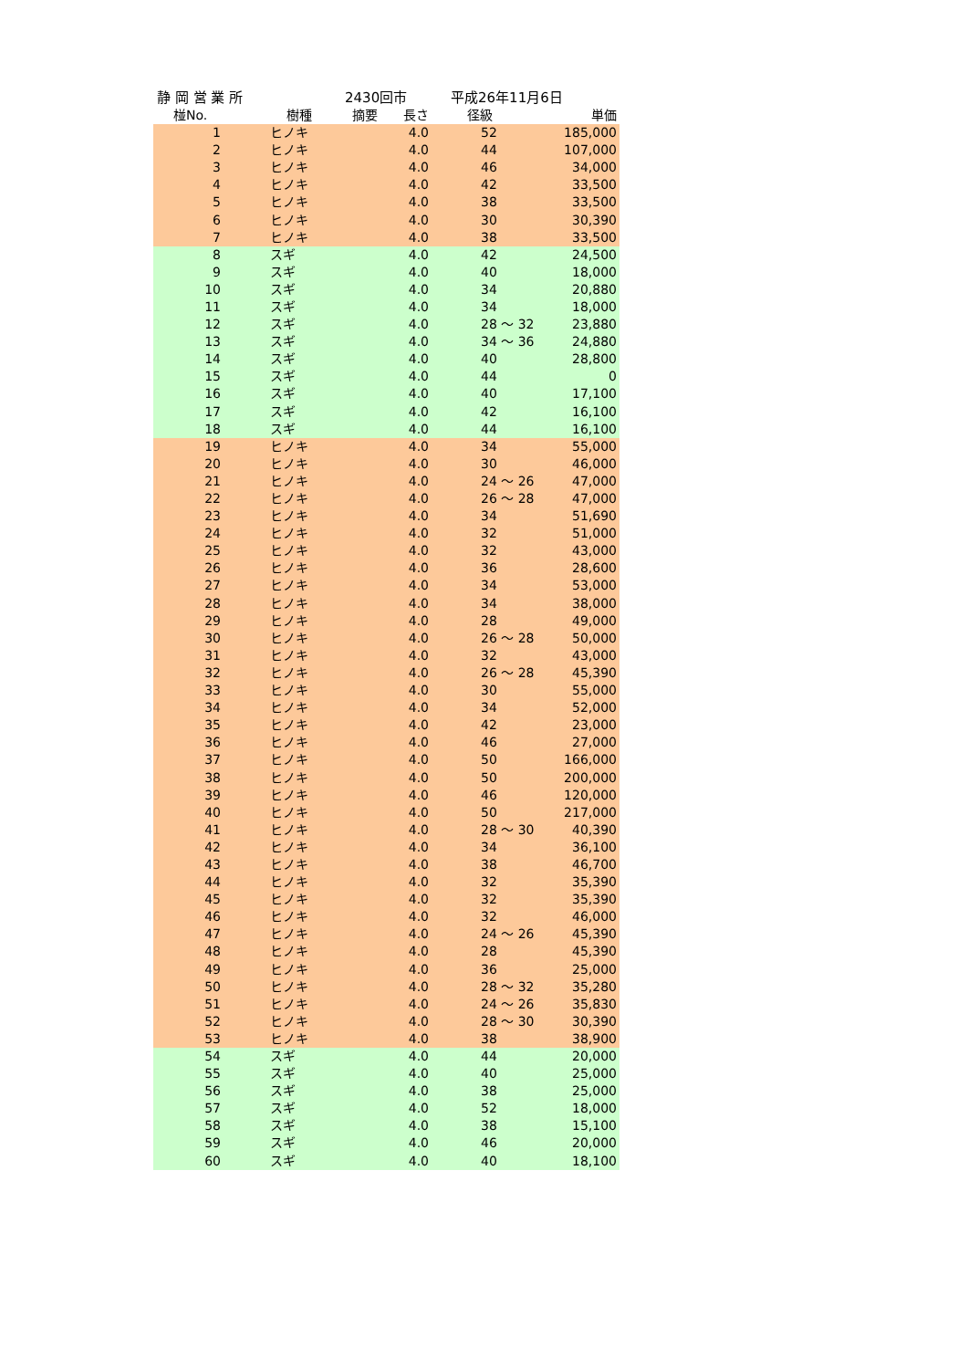静 岡 営 業 所 2430回市 平成26年11月6日
| 椪No. | 樹種 摘要 | 長さ | 径級 | 単価 |
| --- | --- | --- | --- | --- |
| 1 | ヒノキ | 4.0 | 52 | 185,000 |
| 2 | ヒノキ | 4.0 | 44 | 107,000 |
| 3 | ヒノキ | 4.0 | 46 | 34,000 |
| 4 | ヒノキ | 4.0 | 42 | 33,500 |
| 5 | ヒノキ | 4.0 | 38 | 33,500 |
| 6 | ヒノキ | 4.0 | 30 | 30,390 |
| 7 | ヒノキ | 4.0 | 38 | 33,500 |
| 8 | スギ | 4.0 | 42 | 24,500 |
| 9 | スギ | 4.0 | 40 | 18,000 |
| 10 | スギ | 4.0 | 34 | 20,880 |
| 11 | スギ | 4.0 | 34 | 18,000 |
| 12 | スギ | 4.0 | 28 ～ 32 | 23,880 |
| 13 | スギ | 4.0 | 34 ～ 36 | 24,880 |
| 14 | スギ | 4.0 | 40 | 28,800 |
| 15 | スギ | 4.0 | 44 | 0 |
| 16 | スギ | 4.0 | 40 | 17,100 |
| 17 | スギ | 4.0 | 42 | 16,100 |
| 18 | スギ | 4.0 | 44 | 16,100 |
| 19 | ヒノキ | 4.0 | 34 | 55,000 |
| 20 | ヒノキ | 4.0 | 30 | 46,000 |
| 21 | ヒノキ | 4.0 | 24 ～ 26 | 47,000 |
| 22 | ヒノキ | 4.0 | 26 ～ 28 | 47,000 |
| 23 | ヒノキ | 4.0 | 34 | 51,690 |
| 24 | ヒノキ | 4.0 | 32 | 51,000 |
| 25 | ヒノキ | 4.0 | 32 | 43,000 |
| 26 | ヒノキ | 4.0 | 36 | 28,600 |
| 27 | ヒノキ | 4.0 | 34 | 53,000 |
| 28 | ヒノキ | 4.0 | 34 | 38,000 |
| 29 | ヒノキ | 4.0 | 28 | 49,000 |
| 30 | ヒノキ | 4.0 | 26 ～ 28 | 50,000 |
| 31 | ヒノキ | 4.0 | 32 | 43,000 |
| 32 | ヒノキ | 4.0 | 26 ～ 28 | 45,390 |
| 33 | ヒノキ | 4.0 | 30 | 55,000 |
| 34 | ヒノキ | 4.0 | 34 | 52,000 |
| 35 | ヒノキ | 4.0 | 42 | 23,000 |
| 36 | ヒノキ | 4.0 | 46 | 27,000 |
| 37 | ヒノキ | 4.0 | 50 | 166,000 |
| 38 | ヒノキ | 4.0 | 50 | 200,000 |
| 39 | ヒノキ | 4.0 | 46 | 120,000 |
| 40 | ヒノキ | 4.0 | 50 | 217,000 |
| 41 | ヒノキ | 4.0 | 28 ～ 30 | 40,390 |
| 42 | ヒノキ | 4.0 | 34 | 36,100 |
| 43 | ヒノキ | 4.0 | 38 | 46,700 |
| 44 | ヒノキ | 4.0 | 32 | 35,390 |
| 45 | ヒノキ | 4.0 | 32 | 35,390 |
| 46 | ヒノキ | 4.0 | 32 | 46,000 |
| 47 | ヒノキ | 4.0 | 24 ～ 26 | 45,390 |
| 48 | ヒノキ | 4.0 | 28 | 45,390 |
| 49 | ヒノキ | 4.0 | 36 | 25,000 |
| 50 | ヒノキ | 4.0 | 28 ～ 32 | 35,280 |
| 51 | ヒノキ | 4.0 | 24 ～ 26 | 35,830 |
| 52 | ヒノキ | 4.0 | 28 ～ 30 | 30,390 |
| 53 | ヒノキ | 4.0 | 38 | 38,900 |
| 54 | スギ | 4.0 | 44 | 20,000 |
| 55 | スギ | 4.0 | 40 | 25,000 |
| 56 | スギ | 4.0 | 38 | 25,000 |
| 57 | スギ | 4.0 | 52 | 18,000 |
| 58 | スギ | 4.0 | 38 | 15,100 |
| 59 | スギ | 4.0 | 46 | 20,000 |
| 60 | スギ | 4.0 | 40 | 18,100 |